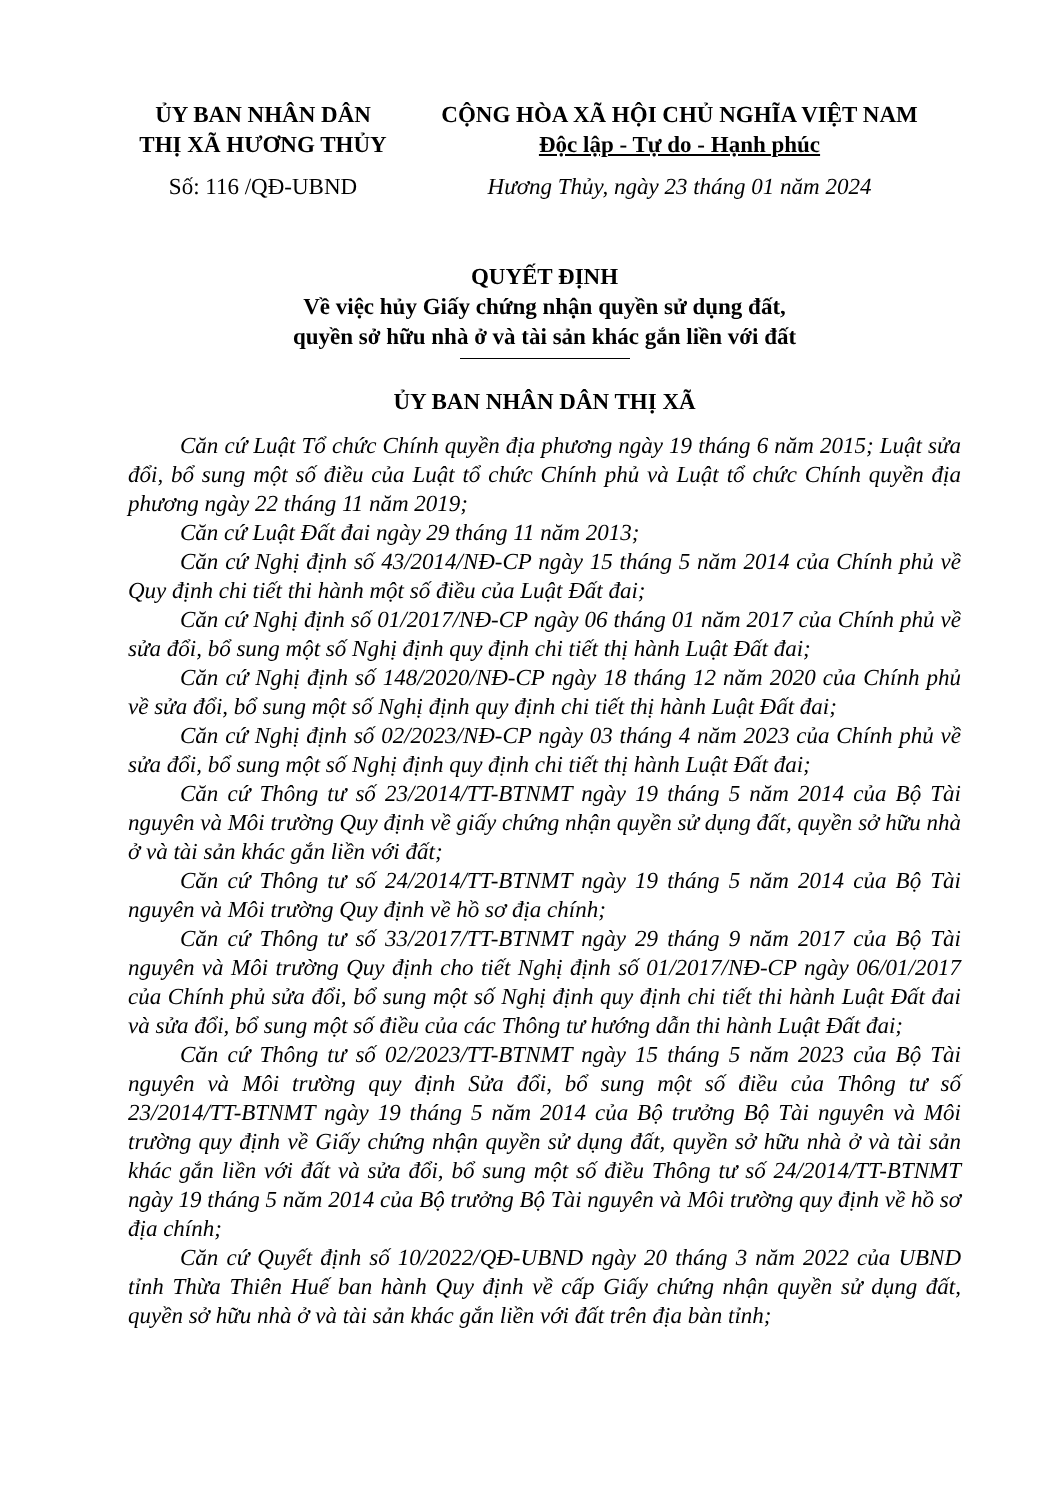ỦY BAN NHÂN DÂN
THỊ XÃ HƯƠNG THỦY
CỘNG HÒA XÃ HỘI CHỦ NGHĨA VIỆT NAM
Độc lập - Tự do - Hạnh phúc
Số: 116 /QĐ-UBND Hương Thủy, ngày 23 tháng 01 năm 2024
QUYẾT ĐỊNH
Về việc hủy Giấy chứng nhận quyền sử dụng đất,
quyền sở hữu nhà ở và tài sản khác gắn liền với đất
ỦY BAN NHÂN DÂN THỊ XÃ
Căn cứ Luật Tổ chức Chính quyền địa phương ngày 19 tháng 6 năm 2015; Luật sửa đổi, bổ sung một số điều của Luật tổ chức Chính phủ và Luật tổ chức Chính quyền địa phương ngày 22 tháng 11 năm 2019;
Căn cứ Luật Đất đai ngày 29 tháng 11 năm 2013;
Căn cứ Nghị định số 43/2014/NĐ-CP ngày 15 tháng 5 năm 2014 của Chính phủ về Quy định chi tiết thi hành một số điều của Luật Đất đai;
Căn cứ Nghị định số 01/2017/NĐ-CP ngày 06 tháng 01 năm 2017 của Chính phủ về sửa đổi, bổ sung một số Nghị định quy định chi tiết thị hành Luật Đất đai;
Căn cứ Nghị định số 148/2020/NĐ-CP ngày 18 tháng 12 năm 2020 của Chính phủ về sửa đổi, bổ sung một số Nghị định quy định chi tiết thị hành Luật Đất đai;
Căn cứ Nghị định số 02/2023/NĐ-CP ngày 03 tháng 4 năm 2023 của Chính phủ về sửa đổi, bổ sung một số Nghị định quy định chi tiết thị hành Luật Đất đai;
Căn cứ Thông tư số 23/2014/TT-BTNMT ngày 19 tháng 5 năm 2014 của Bộ Tài nguyên và Môi trường Quy định về giấy chứng nhận quyền sử dụng đất, quyền sở hữu nhà ở và tài sản khác gắn liền với đất;
Căn cứ Thông tư số 24/2014/TT-BTNMT ngày 19 tháng 5 năm 2014 của Bộ Tài nguyên và Môi trường Quy định về hồ sơ địa chính;
Căn cứ Thông tư số 33/2017/TT-BTNMT ngày 29 tháng 9 năm 2017 của Bộ Tài nguyên và Môi trường Quy định cho tiết Nghị định số 01/2017/NĐ-CP ngày 06/01/2017 của Chính phủ sửa đổi, bổ sung một số Nghị định quy định chi tiết thi hành Luật Đất đai và sửa đổi, bổ sung một số điều của các Thông tư hướng dẫn thi hành Luật Đất đai;
Căn cứ Thông tư số 02/2023/TT-BTNMT ngày 15 tháng 5 năm 2023 của Bộ Tài nguyên và Môi trường quy định Sửa đổi, bổ sung một số điều của Thông tư số 23/2014/TT-BTNMT ngày 19 tháng 5 năm 2014 của Bộ trưởng Bộ Tài nguyên và Môi trường quy định về Giấy chứng nhận quyền sử dụng đất, quyền sở hữu nhà ở và tài sản khác gắn liền với đất và sửa đổi, bổ sung một số điều Thông tư số 24/2014/TT-BTNMT ngày 19 tháng 5 năm 2014 của Bộ trưởng Bộ Tài nguyên và Môi trường quy định về hồ sơ địa chính;
Căn cứ Quyết định số 10/2022/QĐ-UBND ngày 20 tháng 3 năm 2022 của UBND tỉnh Thừa Thiên Huế ban hành Quy định về cấp Giấy chứng nhận quyền sử dụng đất, quyền sở hữu nhà ở và tài sản khác gắn liền với đất trên địa bàn tỉnh;